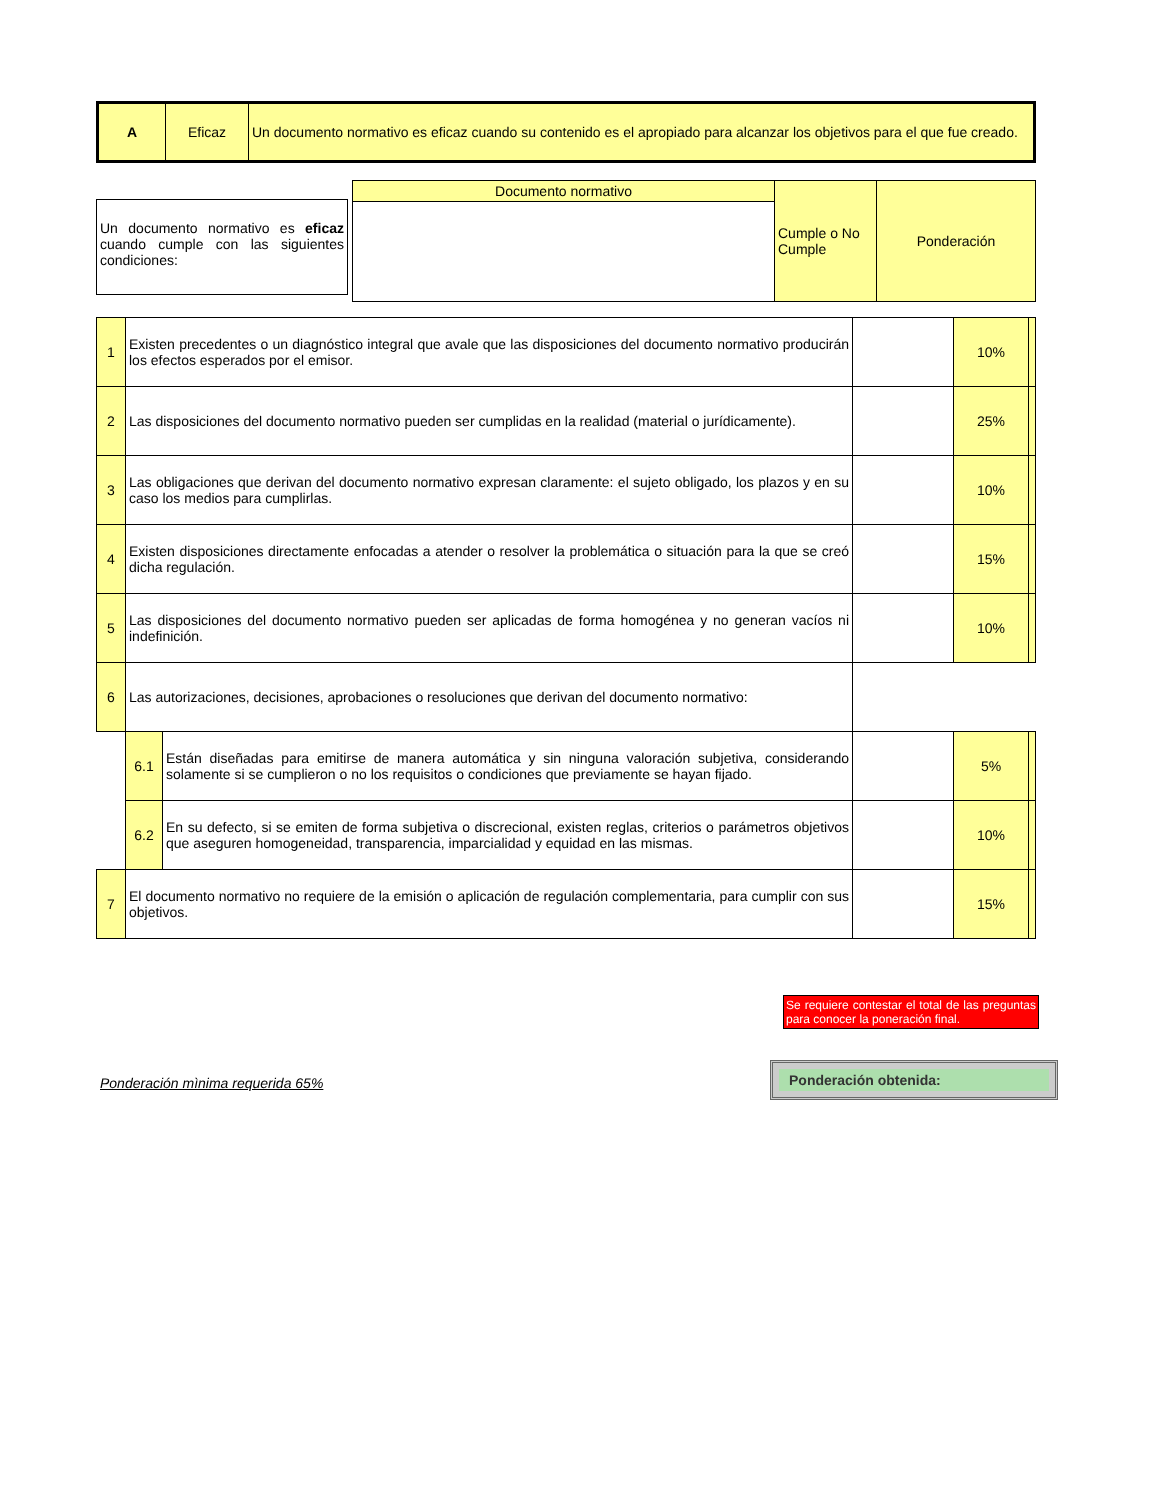| A | Eficaz | Un documento normativo es eficaz cuando su contenido es el apropiado para alcanzar los objetivos para el que fue creado. |
| | Documento normativo | Cumple o No Cumple | Ponderación |
Un documento normativo es eficaz cuando cumple con las siguientes condiciones:
| 1 | Existen precedentes o un diagnóstico integral que avale que las disposiciones del documento normativo producirán los efectos esperados por el emisor. | | | 10% | |
| 2 | Las disposiciones del documento normativo pueden ser cumplidas en la realidad (material o jurídicamente). | | | 25% | |
| 3 | Las obligaciones que derivan del documento normativo expresan claramente: el sujeto obligado, los plazos y en su caso los medios para cumplirlas. | | | 10% | |
| 4 | Existen disposiciones directamente enfocadas a atender o resolver la problemática o situación para la que se creó dicha regulación. | | | 15% | |
| 5 | Las disposiciones del documento normativo pueden ser aplicadas de forma homogénea y no generan vacíos ni indefinición. | | | 10% | |
| 6 | Las autorizaciones, decisiones, aprobaciones o resoluciones que derivan del documento normativo: | | | | |
| | 6.1 | Están diseñadas para emitirse de manera automática y sin ninguna valoración subjetiva, considerando solamente si se cumplieron o no los requisitos o condiciones que previamente se hayan fijado. | | 5% | |
| | 6.2 | En su defecto, si se emiten de forma subjetiva o discrecional, existen reglas, criterios o parámetros objetivos que aseguren homogeneidad, transparencia, imparcialidad y equidad en las mismas. | | 10% | |
| 7 | El documento normativo no requiere de la emisión o aplicación de regulación complementaria, para cumplir con sus objetivos. | | | 15% | |
Se requiere contestar el total de las preguntas para conocer la poneración final.
Ponderación mìnima requerida 65%
Ponderación obtenida: